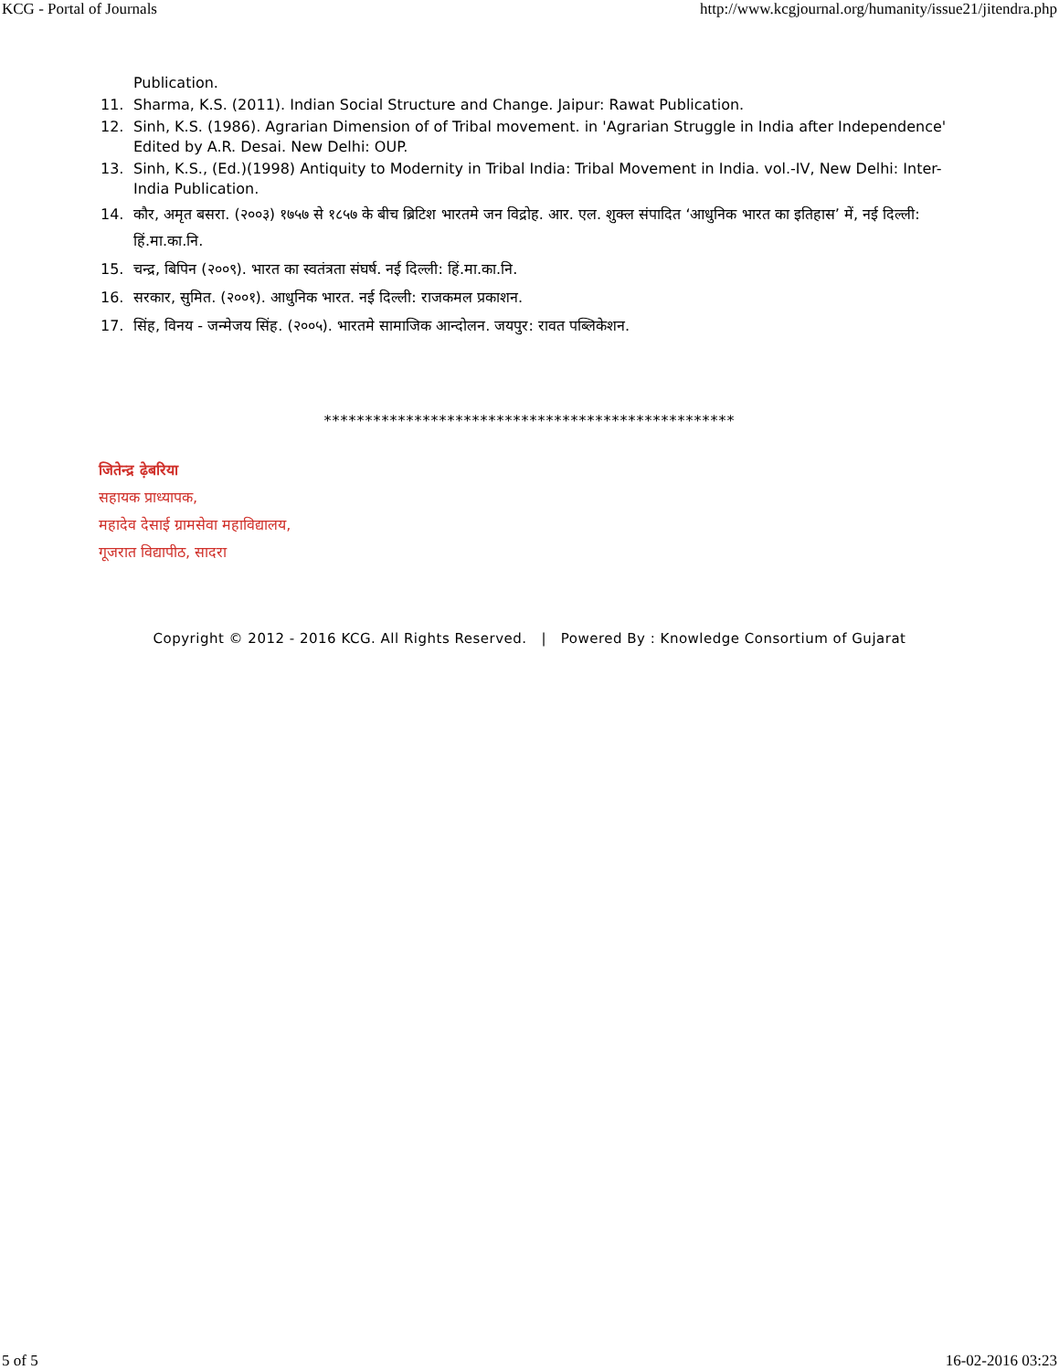KCG - Portal of Journals http://www.kcgjournal.org/humanity/issue21/jitendra.php
Publication.
11. Sharma, K.S. (2011). Indian Social Structure and Change. Jaipur: Rawat Publication.
12. Sinh, K.S. (1986). Agrarian Dimension of of Tribal movement. in 'Agrarian Struggle in India after Independence' Edited by A.R. Desai. New Delhi: OUP.
13. Sinh, K.S., (Ed.)(1998) Antiquity to Modernity in Tribal India: Tribal Movement in India. vol.-IV, New Delhi: Inter-India Publication.
14. कौर, अमृत बसरा. (२००३) १७५७ से १८५७ के बीच ब्रिटिश भारतमे जन विद्रोह. आर. एल. शुक्ल संपादित ‘आधुनिक भारत का इतिहास’ में, नई दिल्ली: हिं.मा.का.नि.
15. चन्द्र, बिपिन (२००९). भारत का स्वतंत्रता संघर्ष. नई दिल्ली: हिं.मा.का.नि.
16. सरकार, सुमित. (२००१). आधुनिक भारत. नई दिल्ली: राजकमल प्रकाशन.
17. सिंह, विनय - जन्मेजय सिंह. (२००५). भारतमे सामाजिक आन्दोलन. जयपुर: रावत पब्लिकेशन.
**************************************************
जितेन्द्र ढ़ेबरिया
सहायक प्राध्यापक,
महादेव देसाई ग्रामसेवा महाविद्यालय,
गूजरात विद्यापीठ, सादरा
Copyright © 2012 - 2016 KCG. All Rights Reserved. | Powered By : Knowledge Consortium of Gujarat
5 of 5 16-02-2016 03:23